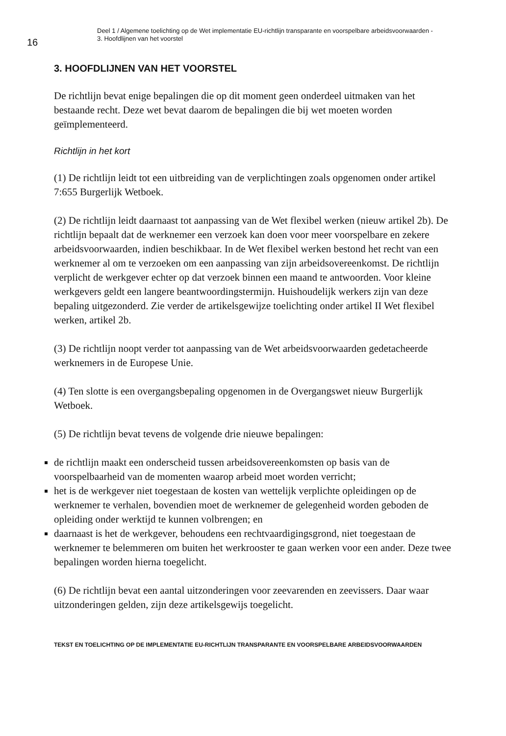16
Deel 1 / Algemene toelichting op de Wet implementatie EU-richtlijn transparante en voorspelbare arbeidsvoorwaarden -
3. Hoofdlijnen van het voorstel
3. HOOFDLIJNEN VAN HET VOORSTEL
De richtlijn bevat enige bepalingen die op dit moment geen onderdeel uitmaken van het bestaande recht. Deze wet bevat daarom de bepalingen die bij wet moeten worden geïmplementeerd.
Richtlijn in het kort
(1) De richtlijn leidt tot een uitbreiding van de verplichtingen zoals opgenomen onder artikel 7:655 Burgerlijk Wetboek.
(2) De richtlijn leidt daarnaast tot aanpassing van de Wet flexibel werken (nieuw artikel 2b). De richtlijn bepaalt dat de werknemer een verzoek kan doen voor meer voorspelbare en zekere arbeidsvoorwaarden, indien beschikbaar. In de Wet flexibel werken bestond het recht van een werknemer al om te verzoeken om een aanpassing van zijn arbeidsovereenkomst. De richtlijn verplicht de werkgever echter op dat verzoek binnen een maand te antwoorden. Voor kleine werkgevers geldt een langere beantwoordingstermijn. Huishoudelijk werkers zijn van deze bepaling uitgezonderd. Zie verder de artikelsgewijze toelichting onder artikel II Wet flexibel werken, artikel 2b.
(3) De richtlijn noopt verder tot aanpassing van de Wet arbeidsvoorwaarden gedetacheerde werknemers in de Europese Unie.
(4) Ten slotte is een overgangsbepaling opgenomen in de Overgangswet nieuw Burgerlijk Wetboek.
(5) De richtlijn bevat tevens de volgende drie nieuwe bepalingen:
de richtlijn maakt een onderscheid tussen arbeidsovereenkomsten op basis van de voorspelbaarheid van de momenten waarop arbeid moet worden verricht;
het is de werkgever niet toegestaan de kosten van wettelijk verplichte opleidingen op de werknemer te verhalen, bovendien moet de werknemer de gelegenheid worden geboden de opleiding onder werktijd te kunnen volbrengen; en
daarnaast is het de werkgever, behoudens een rechtvaardigingsgrond, niet toegestaan de werknemer te belemmeren om buiten het werkrooster te gaan werken voor een ander. Deze twee bepalingen worden hierna toegelicht.
(6) De richtlijn bevat een aantal uitzonderingen voor zeevarenden en zeevissers. Daar waar uitzonderingen gelden, zijn deze artikelsgewijs toegelicht.
TEKST EN TOELICHTING OP DE IMPLEMENTATIE EU-RICHTLIJN TRANSPARANTE EN VOORSPELBARE ARBEIDSVOORWAARDEN